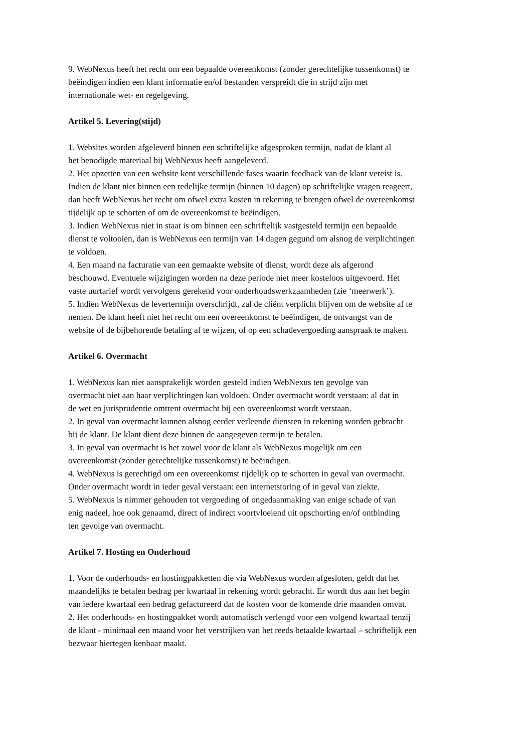9. WebNexus heeft het recht om een bepaalde overeenkomst (zonder gerechtelijke tussenkomst) te
beëindigen indien een klant informatie en/of bestanden verspreidt die in strijd zijn met
internationale wet- en regelgeving.
Artikel 5. Levering(stijd)
1. Websites worden afgeleverd binnen een schriftelijke afgesproken termijn, nadat de klant al
het benodigde materiaal bij WebNexus heeft aangeleverd.
2. Het opzetten van een website kent verschillende fases waarin feedback van de klant vereist is.
Indien de klant niet binnen een redelijke termijn (binnen 10 dagen) op schriftelijke vragen reageert,
dan heeft WebNexus het recht om ofwel extra kosten in rekening te brengen ofwel de overeenkomst
tijdelijk op te schorten of om de overeenkomst te beëindigen.
3. Indien WebNexus niet in staat is om binnen een schriftelijk vastgesteld termijn een bepaalde
dienst te voltooien, dan is WebNexus een termijn van 14 dagen gegund om alsnog de verplichtingen
te voldoen.
4. Een maand na facturatie van een gemaakte website of dienst, wordt deze als afgerond
beschouwd. Eventuele wijzigingen worden na deze periode niet meer kosteloos uitgevoerd. Het
vaste uurtarief wordt vervolgens gerekend voor onderhoudswerkzaamheden (zie ‘meerwerk’).
5. Indien WebNexus de levertermijn overschrijdt, zal de cliënt verplicht blijven om de website af te
nemen. De klant heeft niet het recht om een overeenkomst te beëindigen, de ontvangst van de
website of de bijbehorende betaling af te wijzen, of op een schadevergoeding aanspraak te maken.
Artikel 6. Overmacht
1. WebNexus kan niet aansprakelijk worden gesteld indien WebNexus ten gevolge van
overmacht niet aan haar verplichtingen kan voldoen. Onder overmacht wordt verstaan: al dat in
de wet en jurisprudentie omtrent overmacht bij een overeenkomst wordt verstaan.
2. In geval van overmacht kunnen alsnog eerder verleende diensten in rekening worden gebracht
bij de klant. De klant dient deze binnen de aangegeven termijn te betalen.
3. In geval van overmacht is het zowel voor de klant als WebNexus mogelijk om een
overeenkomst (zonder gerechtelijke tussenkomst) te beëindigen.
4. WebNexus is gerechtigd om een overeenkomst tijdelijk op te schorten in geval van overmacht.
Onder overmacht wordt in ieder geval verstaan: een internetstoring of in geval van ziekte.
5. WebNexus is nimmer gehouden tot vergoeding of ongedaanmaking van enige schade of van
enig nadeel, hoe ook genaamd, direct of indirect voortvloeiend uit opschorting en/of ontbinding
ten gevolge van overmacht.
Artikel 7. Hosting en Onderhoud
1. Voor de onderhouds- en hostingpakketten die via WebNexus worden afgesloten, geldt dat het
maandelijks te betalen bedrag per kwartaal in rekening wordt gebracht. Er wordt dus aan het begin
van iedere kwartaal een bedrag gefactureerd dat de kosten voor de komende drie maanden omvat.
2. Het onderhouds- en hostingpakket wordt automatisch verlengd voor een volgend kwartaal tenzij
de klant - minimaal een maand voor het verstrijken van het reeds betaalde kwartaal – schriftelijk een
bezwaar hiertegen kenbaar maakt.